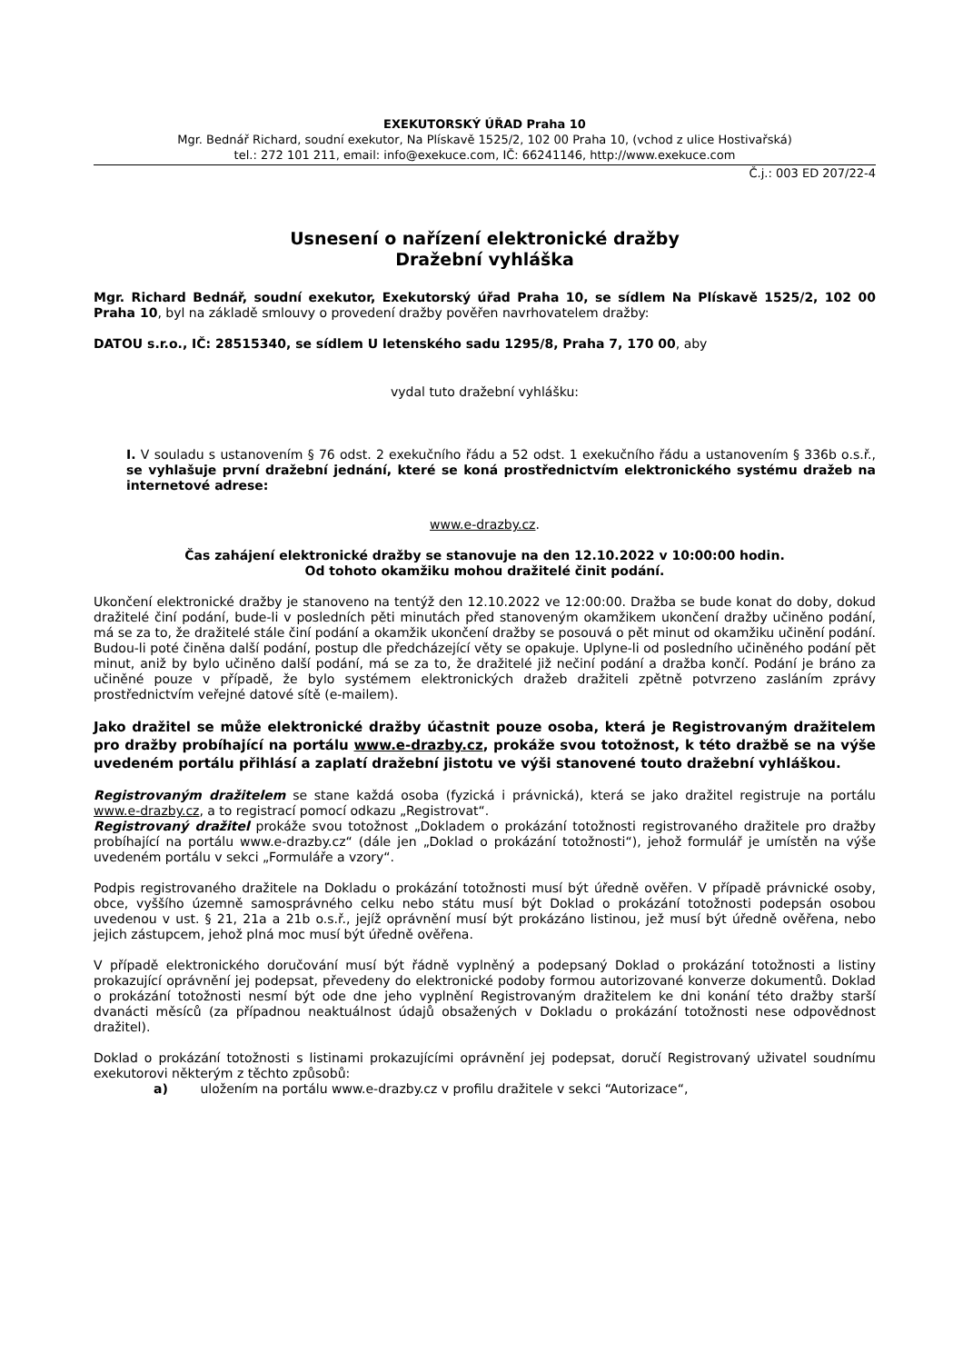EXEKUTORSKÝ ÚŘAD Praha 10
Mgr. Bednář Richard, soudní exekutor, Na Plískavě 1525/2, 102 00 Praha 10, (vchod z ulice Hostivařská)
tel.: 272 101 211, email: info@exekuce.com, IČ: 66241146, http://www.exekuce.com
Č.j.: 003 ED 207/22-4
Usnesení o nařízení elektronické dražby
Dražební vyhláška
Mgr. Richard Bednář, soudní exekutor, Exekutorský úřad Praha 10, se sídlem Na Plískavě 1525/2, 102 00 Praha 10, byl na základě smlouvy o provedení dražby pověřen navrhovatelem dražby:
DATOU s.r.o., IČ: 28515340, se sídlem U letenského sadu 1295/8, Praha 7, 170 00, aby
vydal tuto dražební vyhlášku:
I. V souladu s ustanovením § 76 odst. 2 exekučního řádu a 52 odst. 1 exekučního řádu a ustanovením § 336b o.s.ř., se vyhlašuje první dražební jednání, které se koná prostřednictvím elektronického systému dražeb na internetové adrese:
www.e-drazby.cz.
Čas zahájení elektronické dražby se stanovuje na den 12.10.2022 v 10:00:00 hodin.
Od tohoto okamžiku mohou dražitelé činit podání.
Ukončení elektronické dražby je stanoveno na tentýž den 12.10.2022 ve 12:00:00. Dražba se bude konat do doby, dokud dražitelé činí podání, bude-li v posledních pěti minutách před stanoveným okamžikem ukončení dražby učiněno podání, má se za to, že dražitelé stále činí podání a okamžik ukončení dražby se posouvá o pět minut od okamžiku učinění podání. Budou-li poté činěna další podání, postup dle předcházející věty se opakuje. Uplyne-li od posledního učiněného podání pět minut, aniž by bylo učiněno další podání, má se za to, že dražitelé již nečiní podání a dražba končí. Podání je bráno za učiněné pouze v případě, že bylo systémem elektronických dražeb dražiteli zpětně potvrzeno zasláním zprávy prostřednictvím veřejné datové sítě (e-mailem).
Jako dražitel se může elektronické dražby účastnit pouze osoba, která je Registrovaným dražitelem pro dražby probíhající na portálu www.e-drazby.cz, prokáže svou totožnost, k této dražbě se na výše uvedeném portálu přihlásí a zaplatí dražební jistotu ve výši stanovené touto dražební vyhláškou.
Registrovaným dražitelem se stane každá osoba (fyzická i právnická), která se jako dražitel registruje na portálu www.e-drazby.cz, a to registrací pomocí odkazu „Registrovat“.
Registrovaný dražitel prokáže svou totožnost „Dokladem o prokázání totožnosti registrovaného dražitele pro dražby probíhající na portálu www.e-drazby.cz“ (dále jen „Doklad o prokázání totožnosti“), jehož formulář je umístěn na výše uvedeném portálu v sekci „Formuláře a vzory“.
Podpis registrovaného dražitele na Dokladu o prokázání totožnosti musí být úředně ověřen. V případě právnické osoby, obce, vyššího územně samosprávného celku nebo státu musí být Doklad o prokázání totožnosti podepsán osobou uvedenou v ust. § 21, 21a a 21b o.s.ř., jejíž oprávnění musí být prokázáno listinou, jež musí být úředně ověřena, nebo jejich zástupcem, jehož plná moc musí být úředně ověřena.
V případě elektronického doručování musí být řádně vyplněný a podepsaný Doklad o prokázání totožnosti a listiny prokazující oprávnění jej podepsat, převedeny do elektronické podoby formou autorizované konverze dokumentů. Doklad o prokázání totožnosti nesmí být ode dne jeho vyplnění Registrovaným dražitelem ke dni konání této dražby starší dvanácti měsíců (za případnou neaktuálnost údajů obsažených v Dokladu o prokázání totožnosti nese odpovědnost dražitel).
Doklad o prokázání totožnosti s listinami prokazujícími oprávnění jej podepsat, doručí Registrovaný uživatel soudnímu exekutorovi některým z těchto způsobů:
a) uložením na portálu www.e-drazby.cz v profilu dražitele v sekci “Autorizace“,